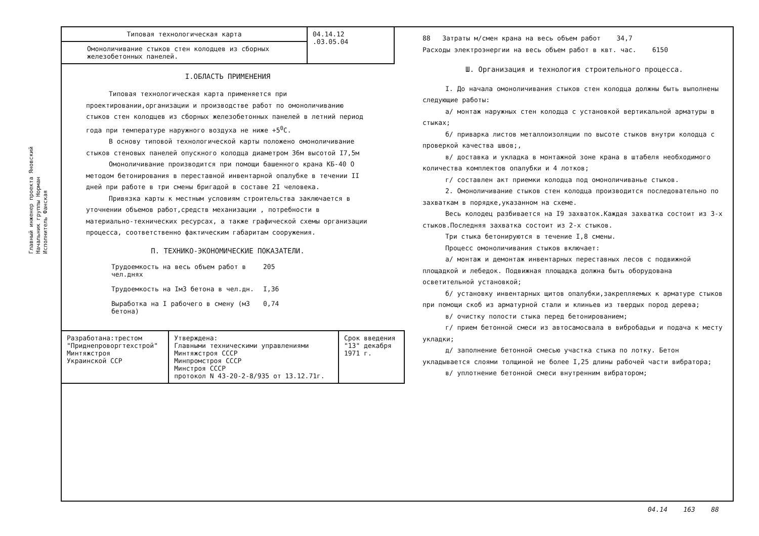Главный инженер проекта Яновский
Начальник группы Норман
Исполнитель Фанская
| Типовая технологическая карта | 04.14.12 .03.05.04 |
| Омоноличивание стыков стен колодцев из сборных железобетонных панелей. | |
I.ОБЛАСТЬ ПРИМЕНЕНИЯ
Типовая технологическая карта применяется при проектировании,организации и производстве работ по омоноличиванию стыков стен колодцев из сборных железобетонных панелей в летний период года при температуре наружного воздуха не ниже +5<sup>0</sup>С.
В основу типовой технологической карты положено омоноличивание стыков стеновых панелей опускного колодца диаметром 36м высотой I7,5м
Омоноличивание производится при помощи башенного крана КБ-40 О методом бетонирования в переставной инвентарной опалубке в течении II дней при работе в три смены бригадой в составе 2I человека.
Привязка карты к местным условиям строительства заключается в уточнении объемов работ,средств механизации , потребности в материально-технических ресурсах, а также графической схемы организации процесса, соответственно фактическим габаритам сооружения.
П. ТЕХНИКО-ЭКОНОМИЧЕСКИЕ ПОКАЗАТЕЛИ.
Трудоемкость на весь объем работ в чел.днях 205
Трудоемкость на IмЗ бетона в чел.дн. I,36
Выработка на I рабочего в смену (мЗ бетона) 0,74
| Разработана:трестом "Приднепроворгтехстрой" Минтяжстроя Украинской ССР | Утверждена: Главными техническими управлениями Минтяжстроя СССР Минпромстроя СССР Минстроя СССР протокол N 43-20-2-8/935 от 13.12.71г. | Срок введения "13" декабря 1971 г. |
88 Затраты м/смен крана на весь объем работ 34,7
Расходы электроэнергии на весь объем работ в квт. час. 6150
Ш. Организация и технология строительного процесса.
I. До начала омоноличивания стыков стен колодца должны быть выполнены следующие работы:
а/ монтаж наружных стен колодца с установкой вертикальной арматуры в стыках;
б/ приварка листов металлоизоляции по высоте стыков внутри колодца с проверкой качества швов;,
в/ доставка и укладка в монтажной зоне крана в штабеля необходимого количества комплектов опалубки и 4 лотков;
г/ составлен акт приемки колодца под омоноличиванье стыков.
2. Омоноличивание стыков стен колодца производится последовательно по захваткам в порядке,указанном на схеме.
Весь колодец разбивается на I9 захваток.Каждая захватка состоит из 3-х стыков.Последняя захватка состоит из 2-х стыков.
Три стыка бетонируются в течение I,8 смены.
Процесс омоноличивания стыков включает:
а/ монтаж и демонтаж инвентарных переставных лесов с подвижной площадкой и лебедок. Подвижная площадка должна быть оборудована осветительной установкой;
б/ установку инвентарных щитов опалубки,закрепляемых к арматуре стыков при помощи скоб из арматурной стали и клиньев из твердых пород дерева;
в/ очистку полости стыка перед бетонированием;
г/ прием бетонной смеси из автосамосвала в вибробадьи и подача к месту укладки;
д/ заполнение бетонной смесью участка стыка по лотку. Бетон укладывается слоями толщиной не более I,25 длины рабочей части вибратора;
в/ уплотнение бетонной смеси внутренним вибратором;
04.14 163 88